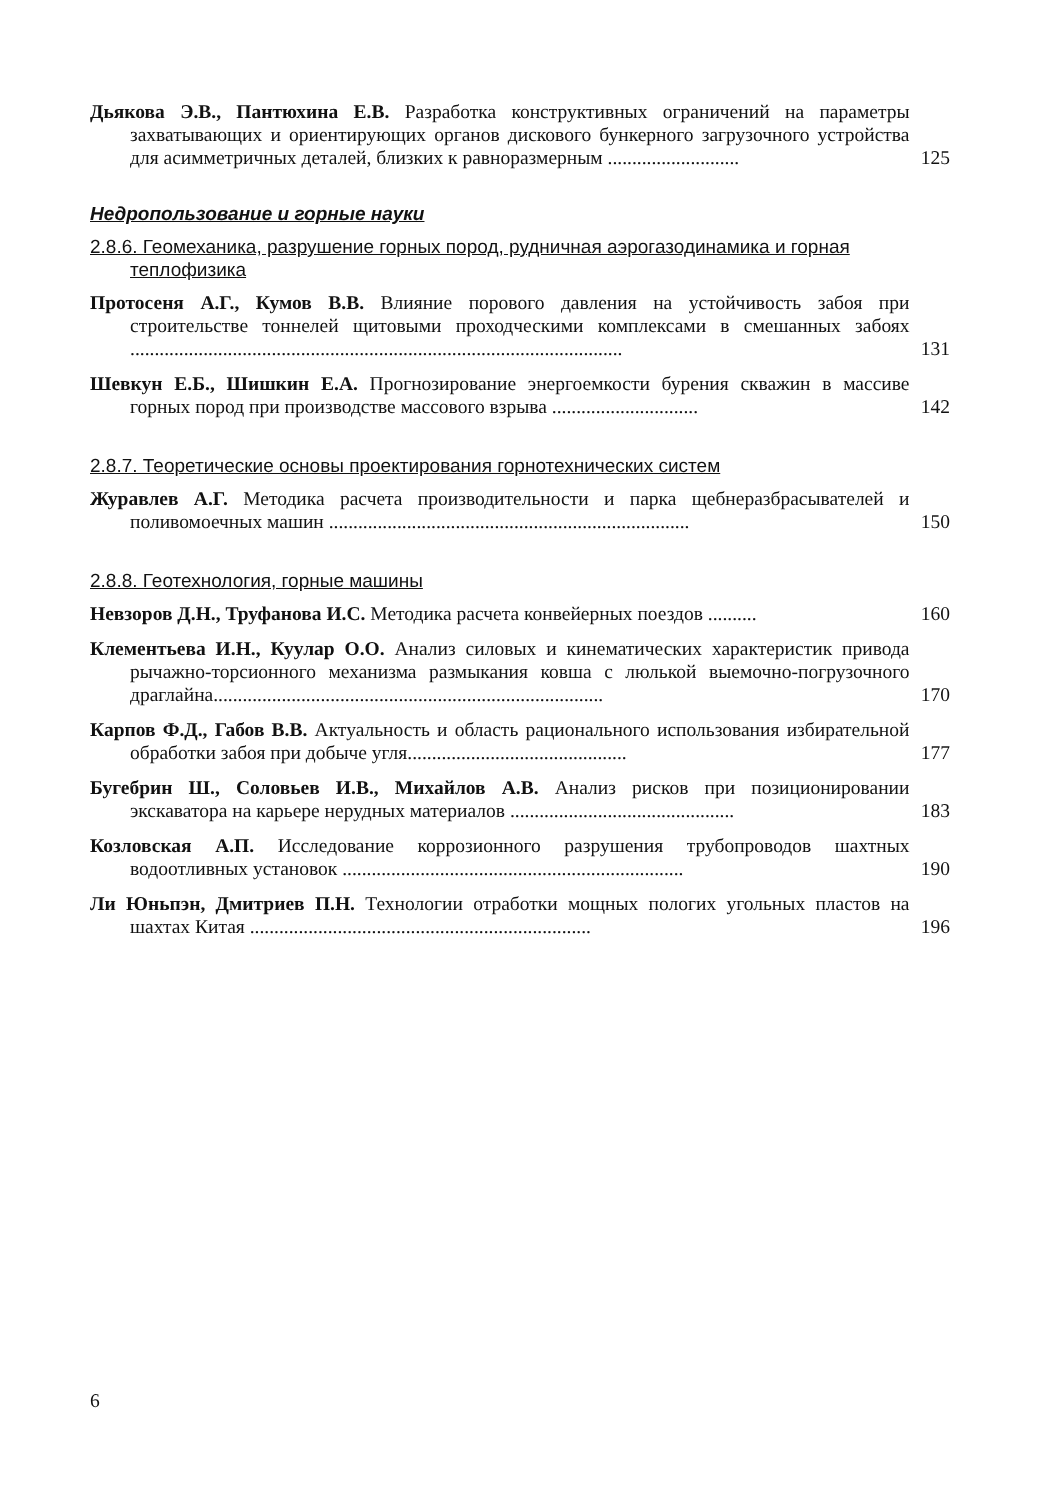Дьякова Э.В., Пантюхина Е.В. Разработка конструктивных ограничений на параметры захватывающих и ориентирующих органов дискового бункерного загрузочного устройства для асимметричных деталей, близких к равноразмерным ...........................
125
Недропользование и горные науки
2.8.6. Геомеханика, разрушение горных пород, рудничная аэрогазодинамика и горная теплофизика
Протосеня А.Г., Кумов В.В. Влияние порового давления на устойчивость забоя при строительстве тоннелей щитовыми проходческими комплексами в смешанных забоях .....................................................................................................
131
Шевкун Е.Б., Шишкин Е.А. Прогнозирование энергоемкости бурения скважин в массиве горных пород при производстве массового взрыва ..............................
142
2.8.7. Теоретические основы проектирования горнотехнических систем
Журавлев А.Г. Методика расчета производительности и парка щебнеразбрасывателей и поливомоечных машин ..........................................................................
150
2.8.8. Геотехнология, горные машины
Невзоров Д.Н., Труфанова И.С. Методика расчета конвейерных поездов ..........
160
Клементьева И.Н., Куулар О.О. Анализ силовых и кинематических характеристик привода рычажно-торсионного механизма размыкания ковша с люлькой выемочно-погрузочного драглайна................................................................................
170
Карпов Ф.Д., Габов В.В. Актуальность и область рационального использования избирательной обработки забоя при добыче угля.............................................
177
Бугебрин Ш., Соловьев И.В., Михайлов А.В. Анализ рисков при позиционировании экскаватора на карьере нерудных материалов ..............................................
183
Козловская А.П. Исследование коррозионного разрушения трубопроводов шахтных водоотливных установок ......................................................................
190
Ли Юньпэн, Дмитриев П.Н. Технологии отработки мощных пологих угольных пластов на шахтах Китая ......................................................................
196
6